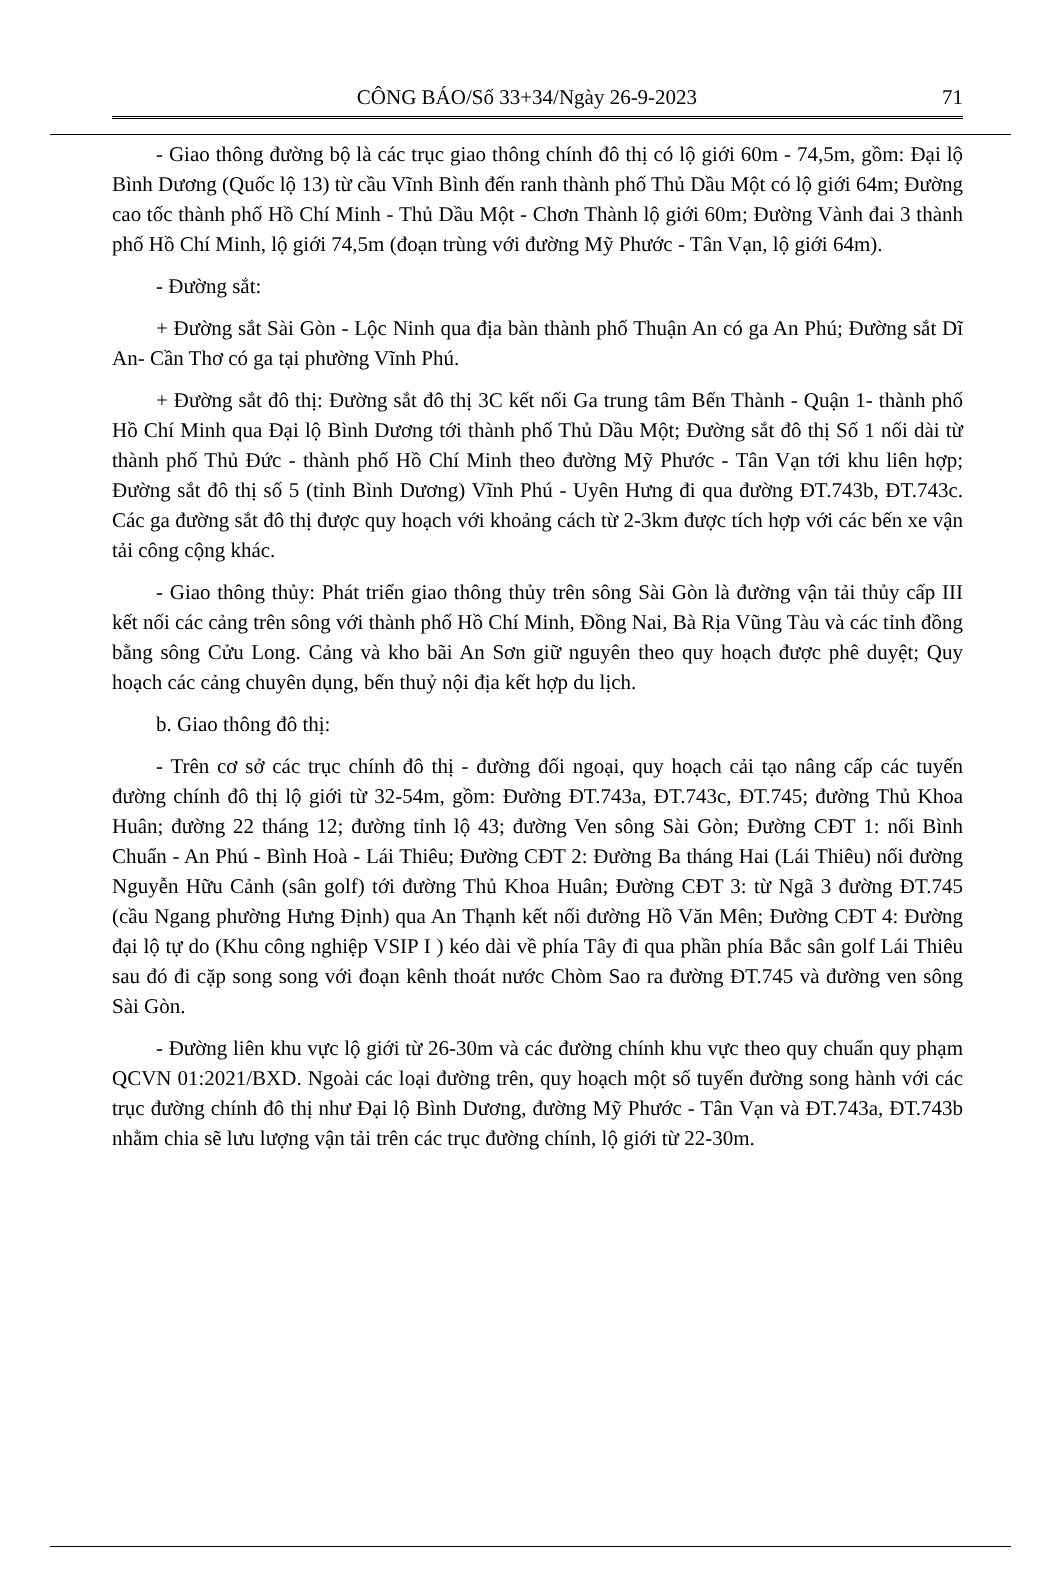CÔNG BÁO/Số 33+34/Ngày 26-9-2023 71
- Giao thông đường bộ là các trục giao thông chính đô thị có lộ giới 60m - 74,5m, gồm: Đại lộ Bình Dương (Quốc lộ 13) từ cầu Vĩnh Bình đến ranh thành phố Thủ Dầu Một có lộ giới 64m; Đường cao tốc thành phố Hồ Chí Minh - Thủ Dầu Một - Chơn Thành lộ giới 60m; Đường Vành đai 3 thành phố Hồ Chí Minh, lộ giới 74,5m (đoạn trùng với đường Mỹ Phước - Tân Vạn, lộ giới 64m).
- Đường sắt:
+ Đường sắt Sài Gòn - Lộc Ninh qua địa bàn thành phố Thuận An có ga An Phú; Đường sắt Dĩ An- Cần Thơ có ga tại phường Vĩnh Phú.
+ Đường sắt đô thị: Đường sắt đô thị 3C kết nối Ga trung tâm Bến Thành - Quận 1- thành phố Hồ Chí Minh qua Đại lộ Bình Dương tới thành phố Thủ Dầu Một; Đường sắt đô thị Số 1 nối dài từ thành phố Thủ Đức - thành phố Hồ Chí Minh theo đường Mỹ Phước - Tân Vạn tới khu liên hợp; Đường sắt đô thị số 5 (tỉnh Bình Dương) Vĩnh Phú - Uyên Hưng đi qua đường ĐT.743b, ĐT.743c. Các ga đường sắt đô thị được quy hoạch với khoảng cách từ 2-3km được tích hợp với các bến xe vận tải công cộng khác.
- Giao thông thủy: Phát triển giao thông thủy trên sông Sài Gòn là đường vận tải thủy cấp III kết nối các cảng trên sông với thành phố Hồ Chí Minh, Đồng Nai, Bà Rịa Vũng Tàu và các tỉnh đồng bằng sông Cửu Long. Cảng và kho bãi An Sơn giữ nguyên theo quy hoạch được phê duyệt; Quy hoạch các cảng chuyên dụng, bến thuỷ nội địa kết hợp du lịch.
b. Giao thông đô thị:
- Trên cơ sở các trục chính đô thị - đường đối ngoại, quy hoạch cải tạo nâng cấp các tuyến đường chính đô thị lộ giới từ 32-54m, gồm: Đường ĐT.743a, ĐT.743c, ĐT.745; đường Thủ Khoa Huân; đường 22 tháng 12; đường tỉnh lộ 43; đường Ven sông Sài Gòn; Đường CĐT 1: nối Bình Chuẩn - An Phú - Bình Hoà - Lái Thiêu; Đường CĐT 2: Đường Ba tháng Hai (Lái Thiêu) nối đường Nguyễn Hữu Cảnh (sân golf) tới đường Thủ Khoa Huân; Đường CĐT 3: từ Ngã 3 đường ĐT.745 (cầu Ngang phường Hưng Định) qua An Thạnh kết nối đường Hồ Văn Mên; Đường CĐT 4: Đường đại lộ tự do (Khu công nghiệp VSIP I ) kéo dài về phía Tây đi qua phần phía Bắc sân golf Lái Thiêu sau đó đi cặp song song với đoạn kênh thoát nước Chòm Sao ra đường ĐT.745 và đường ven sông Sài Gòn.
- Đường liên khu vực lộ giới từ 26-30m và các đường chính khu vực theo quy chuẩn quy phạm QCVN 01:2021/BXD. Ngoài các loại đường trên, quy hoạch một số tuyến đường song hành với các trục đường chính đô thị như Đại lộ Bình Dương, đường Mỹ Phước - Tân Vạn và ĐT.743a, ĐT.743b nhằm chia sẽ lưu lượng vận tải trên các trục đường chính, lộ giới từ 22-30m.